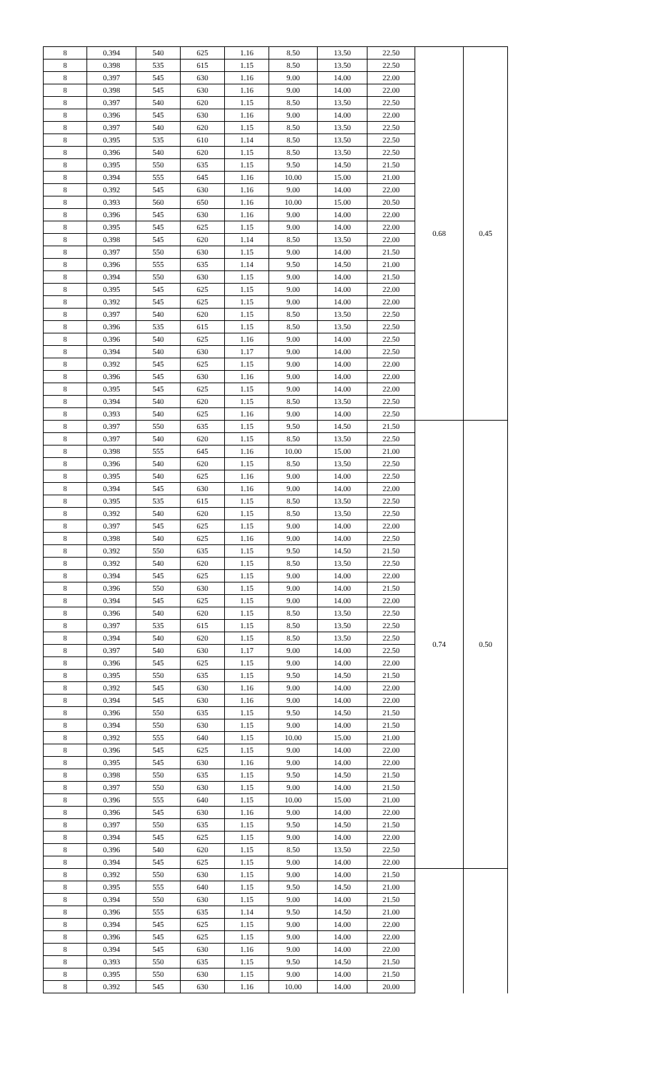| 8 | 0.394 | 540 | 625 | 1.16 | 8.50 | 13.50 | 22.50 | 0.68 | 0.45 |
| 8 | 0.398 | 535 | 615 | 1.15 | 8.50 | 13.50 | 22.50 | | |
| 8 | 0.397 | 545 | 630 | 1.16 | 9.00 | 14.00 | 22.00 | | |
| 8 | 0.398 | 545 | 630 | 1.16 | 9.00 | 14.00 | 22.00 | | |
| 8 | 0.397 | 540 | 620 | 1.15 | 8.50 | 13.50 | 22.50 | | |
| 8 | 0.396 | 545 | 630 | 1.16 | 9.00 | 14.00 | 22.00 | | |
| 8 | 0.397 | 540 | 620 | 1.15 | 8.50 | 13.50 | 22.50 | | |
| 8 | 0.395 | 535 | 610 | 1.14 | 8.50 | 13.50 | 22.50 | | |
| 8 | 0.396 | 540 | 620 | 1.15 | 8.50 | 13.50 | 22.50 | | |
| 8 | 0.395 | 550 | 635 | 1.15 | 9.50 | 14.50 | 21.50 | | |
| 8 | 0.394 | 555 | 645 | 1.16 | 10.00 | 15.00 | 21.00 | | |
| 8 | 0.392 | 545 | 630 | 1.16 | 9.00 | 14.00 | 22.00 | | |
| 8 | 0.393 | 560 | 650 | 1.16 | 10.00 | 15.00 | 20.50 | | |
| 8 | 0.396 | 545 | 630 | 1.16 | 9.00 | 14.00 | 22.00 | | |
| 8 | 0.395 | 545 | 625 | 1.15 | 9.00 | 14.00 | 22.00 | | |
| 8 | 0.398 | 545 | 620 | 1.14 | 8.50 | 13.50 | 22.00 | | |
| 8 | 0.397 | 550 | 630 | 1.15 | 9.00 | 14.00 | 21.50 | | |
| 8 | 0.396 | 555 | 635 | 1.14 | 9.50 | 14.50 | 21.00 | | |
| 8 | 0.394 | 550 | 630 | 1.15 | 9.00 | 14.00 | 21.50 | | |
| 8 | 0.395 | 545 | 625 | 1.15 | 9.00 | 14.00 | 22.00 | | |
| 8 | 0.392 | 545 | 625 | 1.15 | 9.00 | 14.00 | 22.00 | | |
| 8 | 0.397 | 540 | 620 | 1.15 | 8.50 | 13.50 | 22.50 | | |
| 8 | 0.396 | 535 | 615 | 1.15 | 8.50 | 13.50 | 22.50 | | |
| 8 | 0.396 | 540 | 625 | 1.16 | 9.00 | 14.00 | 22.50 | | |
| 8 | 0.394 | 540 | 630 | 1.17 | 9.00 | 14.00 | 22.50 | | |
| 8 | 0.392 | 545 | 625 | 1.15 | 9.00 | 14.00 | 22.00 | | |
| 8 | 0.396 | 545 | 630 | 1.16 | 9.00 | 14.00 | 22.00 | | |
| 8 | 0.395 | 545 | 625 | 1.15 | 9.00 | 14.00 | 22.00 | | |
| 8 | 0.394 | 540 | 620 | 1.15 | 8.50 | 13.50 | 22.50 | | |
| 8 | 0.393 | 540 | 625 | 1.16 | 9.00 | 14.00 | 22.50 | | |
| 8 | 0.397 | 550 | 635 | 1.15 | 9.50 | 14.50 | 21.50 | 0.74 | 0.50 |
| 8 | 0.397 | 540 | 620 | 1.15 | 8.50 | 13.50 | 22.50 | | |
| 8 | 0.398 | 555 | 645 | 1.16 | 10.00 | 15.00 | 21.00 | | |
| 8 | 0.396 | 540 | 620 | 1.15 | 8.50 | 13.50 | 22.50 | | |
| 8 | 0.395 | 540 | 625 | 1.16 | 9.00 | 14.00 | 22.50 | | |
| 8 | 0.394 | 545 | 630 | 1.16 | 9.00 | 14.00 | 22.00 | | |
| 8 | 0.395 | 535 | 615 | 1.15 | 8.50 | 13.50 | 22.50 | | |
| 8 | 0.392 | 540 | 620 | 1.15 | 8.50 | 13.50 | 22.50 | | |
| 8 | 0.397 | 545 | 625 | 1.15 | 9.00 | 14.00 | 22.00 | | |
| 8 | 0.398 | 540 | 625 | 1.16 | 9.00 | 14.00 | 22.50 | | |
| 8 | 0.392 | 550 | 635 | 1.15 | 9.50 | 14.50 | 21.50 | | |
| 8 | 0.392 | 540 | 620 | 1.15 | 8.50 | 13.50 | 22.50 | | |
| 8 | 0.394 | 545 | 625 | 1.15 | 9.00 | 14.00 | 22.00 | | |
| 8 | 0.396 | 550 | 630 | 1.15 | 9.00 | 14.00 | 21.50 | | |
| 8 | 0.394 | 545 | 625 | 1.15 | 9.00 | 14.00 | 22.00 | | |
| 8 | 0.396 | 540 | 620 | 1.15 | 8.50 | 13.50 | 22.50 | | |
| 8 | 0.397 | 535 | 615 | 1.15 | 8.50 | 13.50 | 22.50 | | |
| 8 | 0.394 | 540 | 620 | 1.15 | 8.50 | 13.50 | 22.50 | | |
| 8 | 0.397 | 540 | 630 | 1.17 | 9.00 | 14.00 | 22.50 | | |
| 8 | 0.396 | 545 | 625 | 1.15 | 9.00 | 14.00 | 22.00 | | |
| 8 | 0.395 | 550 | 635 | 1.15 | 9.50 | 14.50 | 21.50 | | |
| 8 | 0.392 | 545 | 630 | 1.16 | 9.00 | 14.00 | 22.00 | | |
| 8 | 0.394 | 545 | 630 | 1.16 | 9.00 | 14.00 | 22.00 | | |
| 8 | 0.396 | 550 | 635 | 1.15 | 9.50 | 14.50 | 21.50 | | |
| 8 | 0.394 | 550 | 630 | 1.15 | 9.00 | 14.00 | 21.50 | | |
| 8 | 0.392 | 555 | 640 | 1.15 | 10.00 | 15.00 | 21.00 | | |
| 8 | 0.396 | 545 | 625 | 1.15 | 9.00 | 14.00 | 22.00 | | |
| 8 | 0.395 | 545 | 630 | 1.16 | 9.00 | 14.00 | 22.00 | | |
| 8 | 0.398 | 550 | 635 | 1.15 | 9.50 | 14.50 | 21.50 | | |
| 8 | 0.397 | 550 | 630 | 1.15 | 9.00 | 14.00 | 21.50 | | |
| 8 | 0.396 | 555 | 640 | 1.15 | 10.00 | 15.00 | 21.00 | | |
| 8 | 0.396 | 545 | 630 | 1.16 | 9.00 | 14.00 | 22.00 | | |
| 8 | 0.397 | 550 | 635 | 1.15 | 9.50 | 14.50 | 21.50 | | |
| 8 | 0.394 | 545 | 625 | 1.15 | 9.00 | 14.00 | 22.00 | | |
| 8 | 0.396 | 540 | 620 | 1.15 | 8.50 | 13.50 | 22.50 | | |
| 8 | 0.394 | 545 | 625 | 1.15 | 9.00 | 14.00 | 22.00 | | |
| 8 | 0.392 | 550 | 630 | 1.15 | 9.00 | 14.00 | 21.50 | | |
| 8 | 0.395 | 555 | 640 | 1.15 | 9.50 | 14.50 | 21.00 | | |
| 8 | 0.394 | 550 | 630 | 1.15 | 9.00 | 14.00 | 21.50 | | |
| 8 | 0.396 | 555 | 635 | 1.14 | 9.50 | 14.50 | 21.00 | | |
| 8 | 0.394 | 545 | 625 | 1.15 | 9.00 | 14.00 | 22.00 | | |
| 8 | 0.396 | 545 | 625 | 1.15 | 9.00 | 14.00 | 22.00 | | |
| 8 | 0.394 | 545 | 630 | 1.16 | 9.00 | 14.00 | 22.00 | | |
| 8 | 0.393 | 550 | 635 | 1.15 | 9.50 | 14.50 | 21.50 | | |
| 8 | 0.395 | 550 | 630 | 1.15 | 9.00 | 14.00 | 21.50 | | |
| 8 | 0.392 | 545 | 630 | 1.16 | 10.00 | 14.00 | 20.00 | | |